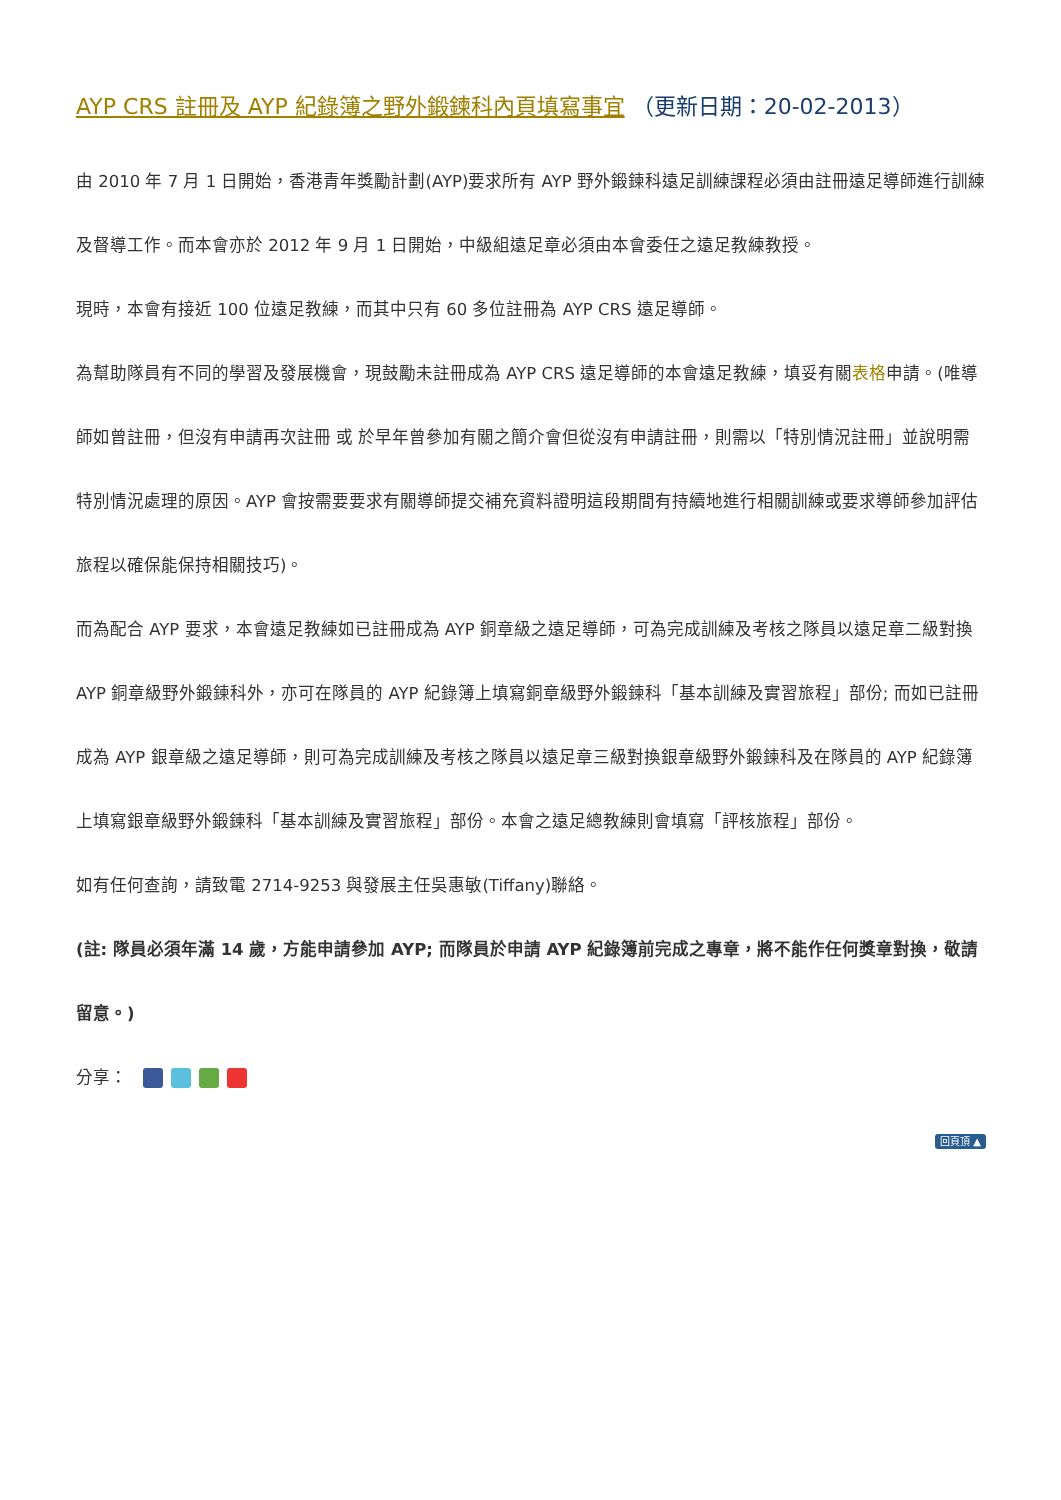AYP CRS 註冊及 AYP 紀錄簿之野外鍛鍊科內頁填寫事宜 （更新日期：20-02-2013）
由 2010 年 7 月 1 日開始，香港青年獎勵計劃(AYP)要求所有 AYP 野外鍛鍊科遠足訓練課程必須由註冊遠足導師進行訓練及督導工作。而本會亦於 2012 年 9 月 1 日開始，中級組遠足章必須由本會委任之遠足教練教授。
現時，本會有接近 100 位遠足教練，而其中只有 60 多位註冊為 AYP CRS 遠足導師。
為幫助隊員有不同的學習及發展機會，現鼓勵未註冊成為 AYP CRS 遠足導師的本會遠足教練，填妥有關表格申請。(唯導師如曾註冊，但沒有申請再次註冊 或 於早年曾參加有關之簡介會但從沒有申請註冊，則需以「特別情況註冊」並說明需特別情況處理的原因。AYP 會按需要要求有關導師提交補充資料證明這段期間有持續地進行相關訓練或要求導師參加評估旅程以確保能保持相關技巧)。
而為配合 AYP 要求，本會遠足教練如已註冊成為 AYP 銅章級之遠足導師，可為完成訓練及考核之隊員以遠足章二級對換 AYP 銅章級野外鍛鍊科外，亦可在隊員的 AYP 紀錄簿上填寫銅章級野外鍛鍊科「基本訓練及實習旅程」部份; 而如已註冊成為 AYP 銀章級之遠足導師，則可為完成訓練及考核之隊員以遠足章三級對換銀章級野外鍛鍊科及在隊員的 AYP 紀錄簿上填寫銀章級野外鍛鍊科「基本訓練及實習旅程」部份。本會之遠足總教練則會填寫「評核旅程」部份。
如有任何查詢，請致電 2714-9253 與發展主任吳惠敏(Tiffany)聯絡。
(註: 隊員必須年滿 14 歲，方能申請參加 AYP; 而隊員於申請 AYP 紀錄簿前完成之專章，將不能作任何獎章對換，敬請留意。)
分享：
回頁頂 ▲